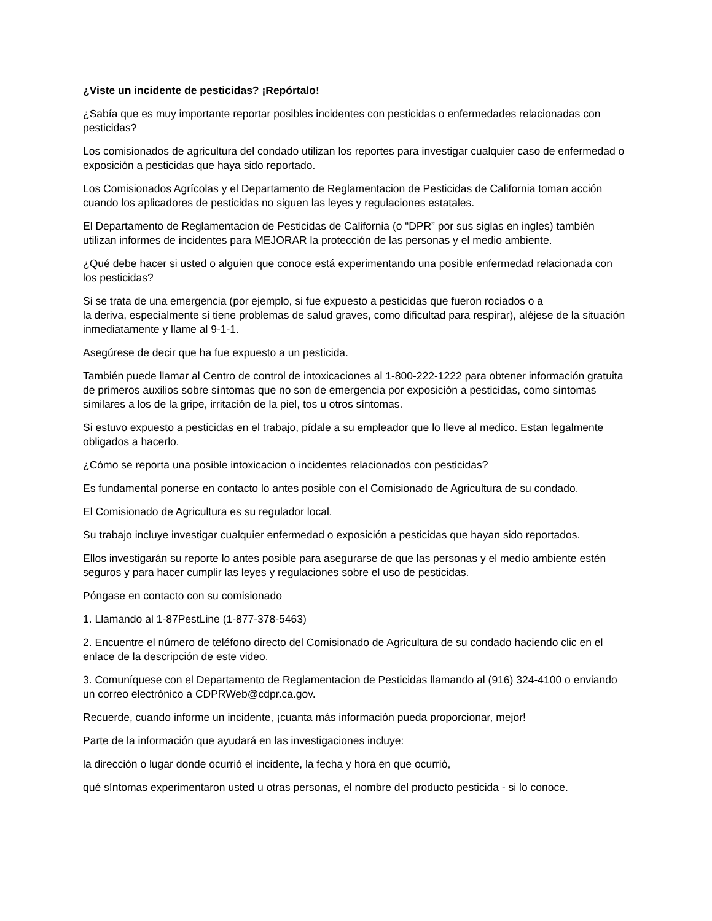¿Viste un incidente de pesticidas? ¡Repórtalo!
¿Sabía que es muy importante reportar posibles incidentes con pesticidas o enfermedades relacionadas con pesticidas?
Los comisionados de agricultura del condado utilizan los reportes para investigar cualquier caso de enfermedad o exposición a pesticidas que haya sido reportado.
Los Comisionados Agrícolas y el Departamento de Reglamentacion de Pesticidas de California toman acción cuando los aplicadores de pesticidas no siguen las leyes y regulaciones estatales.
El Departamento de Reglamentacion de Pesticidas de California (o “DPR” por sus siglas en ingles) también utilizan informes de incidentes para MEJORAR la protección de las personas y el medio ambiente.
¿Qué debe hacer si usted o alguien que conoce está experimentando una posible enfermedad relacionada con los pesticidas?
Si se trata de una emergencia (por ejemplo, si fue expuesto a pesticidas que fueron rociados o a
la deriva, especialmente si tiene problemas de salud graves, como dificultad para respirar), aléjese de la situación inmediatamente y llame al 9-1-1.
Asegúrese de decir que ha fue expuesto a un pesticida.
También puede llamar al Centro de control de intoxicaciones al 1-800-222-1222 para obtener información gratuita de primeros auxilios sobre síntomas que no son de emergencia por exposición a pesticidas, como síntomas similares a los de la gripe, irritación de la piel, tos u otros síntomas.
Si estuvo expuesto a pesticidas en el trabajo, pídale a su empleador que lo lleve al medico. Estan legalmente obligados a hacerlo.
¿Cómo se reporta una posible intoxicacion o incidentes relacionados con pesticidas?
Es fundamental ponerse en contacto lo antes posible con el Comisionado de Agricultura de su condado.
El Comisionado de Agricultura es su regulador local.
Su trabajo incluye investigar cualquier enfermedad o exposición a pesticidas que hayan sido reportados.
Ellos investigarán su reporte lo antes posible para asegurarse de que las personas y el medio ambiente estén seguros y para hacer cumplir las leyes y regulaciones sobre el uso de pesticidas.
Póngase en contacto con su comisionado
1. Llamando al 1-87PestLine (1-877-378-5463)
2. Encuentre el número de teléfono directo del Comisionado de Agricultura de su condado haciendo clic en el enlace de la descripción de este video.
3. Comuníquese con el Departamento de Reglamentacion de Pesticidas llamando al (916) 324-4100 o enviando un correo electrónico a CDPRWeb@cdpr.ca.gov.
Recuerde, cuando informe un incidente, ¡cuanta más información pueda proporcionar, mejor!
Parte de la información que ayudará en las investigaciones incluye:
la dirección o lugar donde ocurrió el incidente, la fecha y hora en que ocurrió,
qué síntomas experimentaron usted u otras personas, el nombre del producto pesticida - si lo conoce.